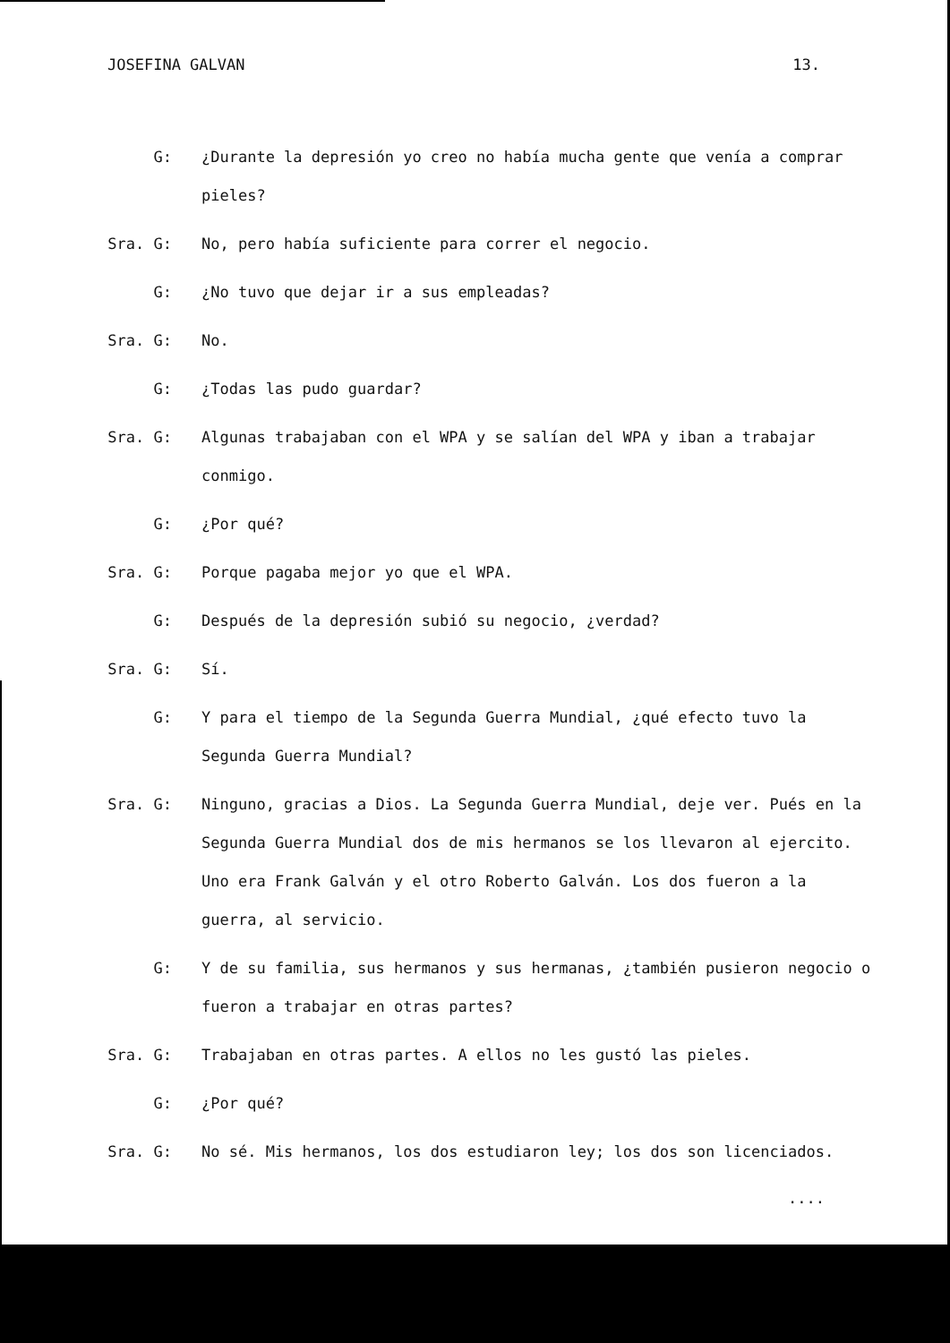JOSEFINA GALVAN 13.
G: ¿Durante la depresión yo creo no había mucha gente que venía a comprar pieles?
Sra. G: No, pero había suficiente para correr el negocio.
G: ¿No tuvo que dejar ir a sus empleadas?
Sra. G: No.
G: ¿Todas las pudo guardar?
Sra. G: Algunas trabajaban con el WPA y se salían del WPA y iban a trabajar conmigo.
G: ¿Por qué?
Sra. G: Porque pagaba mejor yo que el WPA.
G: Después de la depresión subió su negocio, ¿verdad?
Sra. G: Sí.
G: Y para el tiempo de la Segunda Guerra Mundial, ¿qué efecto tuvo la Segunda Guerra Mundial?
Sra. G: Ninguno, gracias a Dios. La Segunda Guerra Mundial, deje ver. Pués en la Segunda Guerra Mundial dos de mis hermanos se los llevaron al ejercito. Uno era Frank Galván y el otro Roberto Galván. Los dos fueron a la guerra, al servicio.
G: Y de su familia, sus hermanos y sus hermanas, ¿también pusieron negocio o fueron a trabajar en otras partes?
Sra. G: Trabajaban en otras partes. A ellos no les gustó las pieles.
G: ¿Por qué?
Sra. G: No sé. Mis hermanos, los dos estudiaron ley; los dos son licenciados.
....